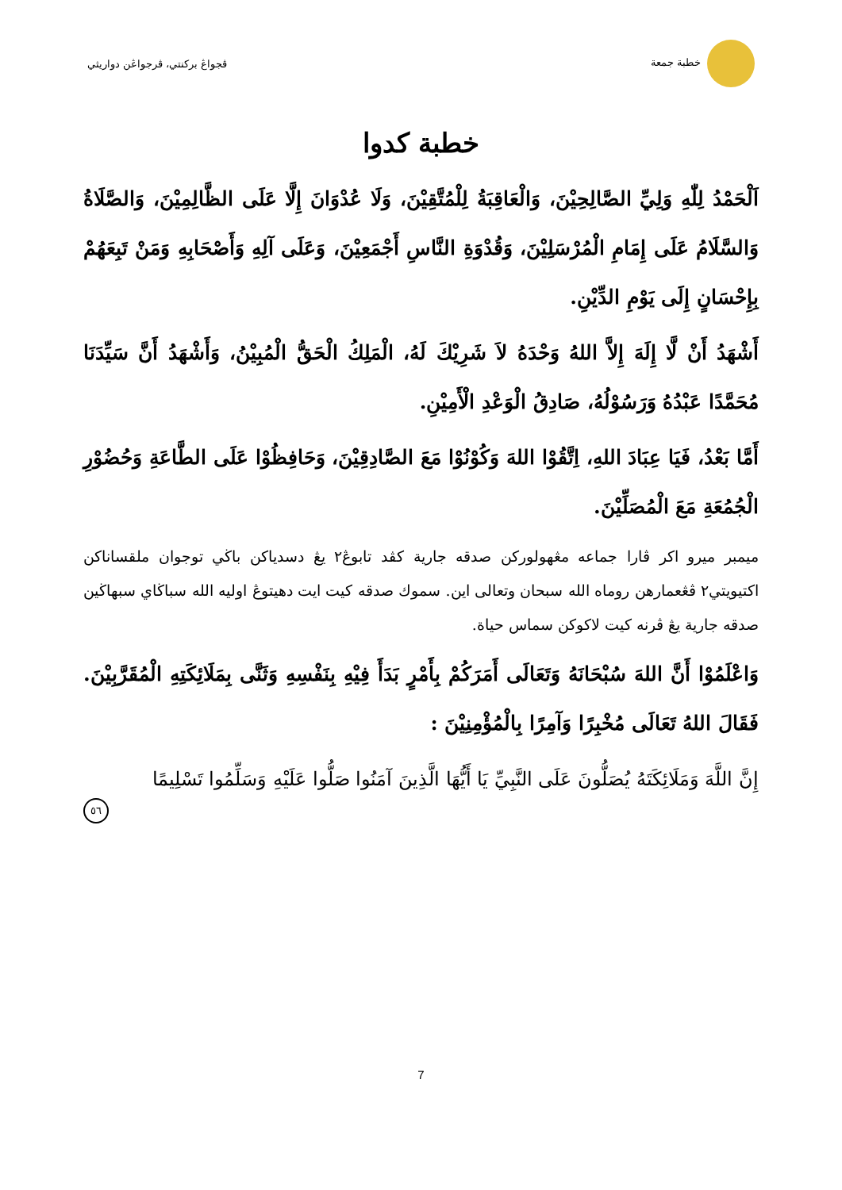خطبة جمعة ڤجواڠ بركنتي، ڤرجواڠن دواريثي
خطبة كدوا
اَلْحَمْدُ لِلّٰهِ وَلِيِّ الصَّالِحِيْنَ، وَالْعَاقِبَةُ لِلْمُتَّقِيْنَ، وَلَا عُدْوَانَ إِلَّا عَلَى الظَّالِمِيْنَ، وَالصَّلَاةُ وَالسَّلَامُ عَلَى إِمَامِ الْمُرْسَلِيْنَ، وَقُدْوَةِ النَّاسِ أَجْمَعِيْنَ، وَعَلَى آلِهِ وَأَصْحَابِهِ وَمَنْ تَبِعَهُمْ بِإِحْسَانٍ إِلَى يَوْمِ الدِّيْنِ.
أَشْهَدُ أَنْ لَّا إِلَهَ إِلاَّ اللهُ وَحْدَهُ لاَ شَرِيْكَ لَهُ، الْمَلِكُ الْحَقُّ الْمُبِيْنُ، وَأَشْهَدُ أَنَّ سَيِّدَنَا مُحَمَّدًا عَبْدُهُ وَرَسُوْلُهُ، صَادِقُ الْوَعْدِ الْأَمِيْنِ.
أَمَّا بَعْدُ، فَيَا عِبَادَ اللهِ، اِتَّقُوْا اللهَ وَكُوْنُوْا مَعَ الصَّادِقِيْنَ، وَحَافِظُوْا عَلَى الطَّاعَةِ وَحُضُوْرِ الْجُمُعَةِ مَعَ الْمُصَلِّيْنَ.
ميمبر ميرو اكر ڤارا جماعه مڠهولوركن صدقه جارية كڤد تابوڠ٢ يڠ دسدياكن باڬي توجوان ملقساناكن اكتيويتي٢ ڤڠعمارهن روماه الله سبحان وتعالى اين. سموك صدقه كيت ايت دهيتوڠ اوليه الله سباڬاي سبهاڬين صدقه جارية يڠ ڤرنه كيت لاكوكن سماس حياة.
وَاعْلَمُوْا أَنَّ اللهَ سُبْحَانَهُ وَتَعَالَى أَمَرَكُمْ بِأَمْرٍ بَدَأَ فِيْهِ بِنَفْسِهِ وَثَنَّى بِمَلَائِكَتِهِ الْمُقَرَّبِيْنَ. فَقَالَ اللهُ تَعَالَى مُخْبِرًا وَآمِرًا بِالْمُؤْمِنِيْنَ :
إِنَّ اللَّهَ وَمَلَائِكَتَهُ يُصَلُّونَ عَلَى النَّبِيِّ يَا أَيُّهَا الَّذِينَ آمَنُوا صَلُّوا عَلَيْهِ وَسَلِّمُوا تَسْلِيمًا
٥٦
7